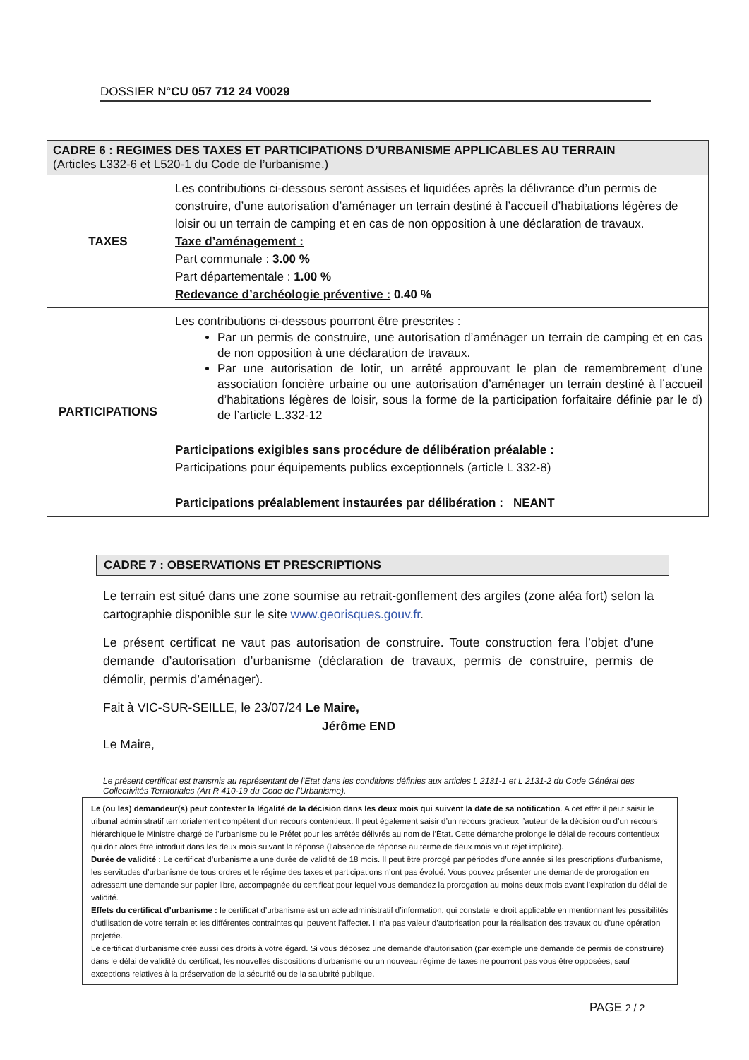DOSSIER N°CU 057 712 24 V0029
| CADRE 6 : REGIMES DES TAXES ET PARTICIPATIONS D’URBANISME APPLICABLES AU TERRAIN (Articles L332-6 et L520-1 du Code de l’urbanisme.) | |
| --- | --- |
| TAXES | Les contributions ci-dessous seront assises et liquidées après la délivrance d’un permis de construire, d’une autorisation d’aménager un terrain destiné à l’accueil d’habitations légères de loisir ou un terrain de camping et en cas de non opposition à une déclaration de travaux. Taxe d’aménagement : Part communale : 3.00 % Part départementale : 1.00 % Redevance d’archéologie préventive : 0.40 % |
| PARTICIPATIONS | Les contributions ci-dessous pourront être prescrites : Par un permis de construire, une autorisation d’aménager un terrain de camping et en cas de non opposition à une déclaration de travaux. Par une autorisation de lotir, un arrêté approuvant le plan de remembrement d’une association foncière urbaine ou une autorisation d’aménager un terrain destiné à l’accueil d’habitations légères de loisir, sous la forme de la participation forfaitaire définie par le d) de l’article L.332-12 Participations exigibles sans procédure de délibération préalable : Participations pour équipements publics exceptionnels (article L 332-8) Participations préalablement instaurées par délibération : NEANT |
CADRE 7 : OBSERVATIONS ET PRESCRIPTIONS
Le terrain est situé dans une zone soumise au retrait-gonflement des argiles (zone aléa fort) selon la cartographie disponible sur le site www.georisques.gouv.fr.
Le présent certificat ne vaut pas autorisation de construire. Toute construction fera l’objet d’une demande d’autorisation d’urbanisme (déclaration de travaux, permis de construire, permis de démolir, permis d’aménager).
Fait à VIC-SUR-SEILLE, le 23/07/24 Le Maire,
Jérôme END
Le Maire,
Le présent certificat est transmis au représentant de l’Etat dans les conditions définies aux articles L 2131-1 et L 2131-2 du Code Général des Collectivités Territoriales (Art R 410-19 du Code de l’Urbanisme).
Le (ou les) demandeur(s) peut contester la légalité de la décision dans les deux mois qui suivent la date de sa notification. A cet effet il peut saisir le tribunal administratif territorialement compétent d’un recours contentieux. Il peut également saisir d’un recours gracieux l’auteur de la décision ou d’un recours hiérarchique le Ministre chargé de l’urbanisme ou le Préfet pour les arrêtés délivrés au nom de l’État. Cette démarche prolonge le délai de recours contentieux qui doit alors être introduit dans les deux mois suivant la réponse (l’absence de réponse au terme de deux mois vaut rejet implicite).
Durée de validité : Le certificat d’urbanisme a une durée de validité de 18 mois. Il peut être prorogé par périodes d’une année si les prescriptions d’urbanisme, les servitudes d’urbanisme de tous ordres et le régime des taxes et participations n’ont pas évolué. Vous pouvez présenter une demande de prorogation en adressant une demande sur papier libre, accompagnée du certificat pour lequel vous demandez la prorogation au moins deux mois avant l’expiration du délai de validité.
Effets du certificat d’urbanisme : le certificat d’urbanisme est un acte administratif d’information, qui constate le droit applicable en mentionnant les possibilités d’utilisation de votre terrain et les différentes contraintes qui peuvent l’affecter. Il n’a pas valeur d’autorisation pour la réalisation des travaux ou d’une opération projetée.
Le certificat d’urbanisme crée aussi des droits à votre égard. Si vous déposez une demande d’autorisation (par exemple une demande de permis de construire) dans le délai de validité du certificat, les nouvelles dispositions d’urbanisme ou un nouveau régime de taxes ne pourront pas vous être opposées, sauf exceptions relatives à la préservation de la sécurité ou de la salubrité publique.
PAGE 2 / 2